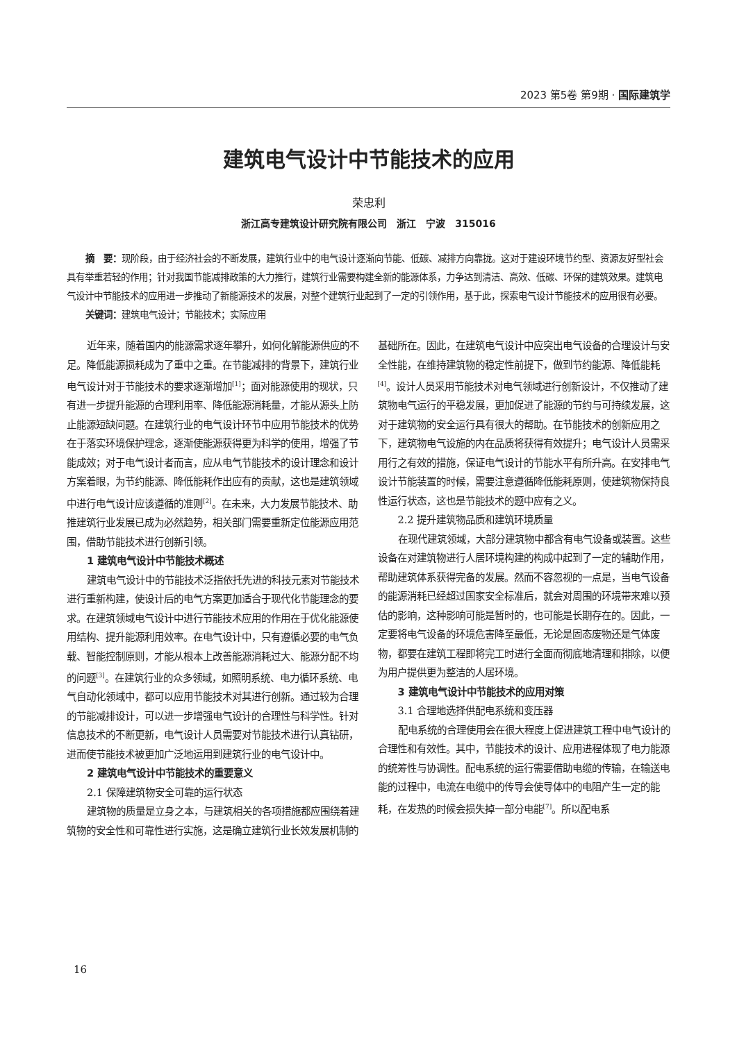2023 第5卷 第9期 · 国际建筑学
建筑电气设计中节能技术的应用
荣忠利
浙江高专建筑设计研究院有限公司　浙江　宁波　315016
摘　要：现阶段，由于经济社会的不断发展，建筑行业中的电气设计逐渐向节能、低碳、减排方向靠拢。这对于建设环境节约型、资源友好型社会具有举重若轻的作用；针对我国节能减排政策的大力推行，建筑行业需要构建全新的能源体系，力争达到清洁、高效、低碳、环保的建筑效果。建筑电气设计中节能技术的应用进一步推动了新能源技术的发展，对整个建筑行业起到了一定的引领作用，基于此，探索电气设计节能技术的应用很有必要。
关键词：建筑电气设计；节能技术；实际应用
近年来，随着国内的能源需求逐年攀升，如何化解能源供应的不足。降低能源损耗成为了重中之重。在节能减排的背景下，建筑行业电气设计对于节能技术的要求逐渐增加<sup>[1]</sup>；面对能源使用的现状，只有进一步提升能源的合理利用率、降低能源消耗量，才能从源头上防止能源短缺问题。在建筑行业的电气设计环节中应用节能技术的优势在于落实环境保护理念，逐渐使能源获得更为科学的使用，增强了节能成效；对于电气设计者而言，应从电气节能技术的设计理念和设计方案着眼，为节约能源、降低能耗作出应有的贡献，这也是建筑领域中进行电气设计应该遵循的准则<sup>[2]</sup>。在未来，大力发展节能技术、助推建筑行业发展已成为必然趋势，相关部门需要重新定位能源应用范围，借助节能技术进行创新引领。
1 建筑电气设计中节能技术概述
建筑电气设计中的节能技术泛指依托先进的科技元素对节能技术进行重新构建，使设计后的电气方案更加适合于现代化节能理念的要求。在建筑领域电气设计中进行节能技术应用的作用在于优化能源使用结构、提升能源利用效率。在电气设计中，只有遵循必要的电气负载、智能控制原则，才能从根本上改善能源消耗过大、能源分配不均的问题<sup>[3]</sup>。在建筑行业的众多领域，如照明系统、电力循环系统、电气自动化领域中，都可以应用节能技术对其进行创新。通过较为合理的节能减排设计，可以进一步增强电气设计的合理性与科学性。针对信息技术的不断更新，电气设计人员需要对节能技术进行认真钻研，进而使节能技术被更加广泛地运用到建筑行业的电气设计中。
2 建筑电气设计中节能技术的重要意义
2.1 保障建筑物安全可靠的运行状态
建筑物的质量是立身之本，与建筑相关的各项措施都应围绕着建筑物的安全性和可靠性进行实施，这是确立建筑行业长效发展机制的基础所在。因此，在建筑电气设计中应突出电气设备的合理设计与安全性能，在维持建筑物的稳定性前提下，做到节约能源、降低能耗<sup>[4]</sup>。设计人员采用节能技术对电气领域进行创新设计，不仅推动了建筑物电气运行的平稳发展，更加促进了能源的节约与可持续发展，这对于建筑物的安全运行具有很大的帮助。在节能技术的创新应用之下，建筑物电气设施的内在品质将获得有效提升；电气设计人员需采用行之有效的措施，保证电气设计的节能水平有所升高。在安排电气设计节能装置的时候，需要注意遵循降低能耗原则，使建筑物保持良性运行状态，这也是节能技术的题中应有之义。
2.2 提升建筑物品质和建筑环境质量
在现代建筑领域，大部分建筑物中都含有电气设备或装置。这些设备在对建筑物进行人居环境构建的构成中起到了一定的辅助作用，帮助建筑体系获得完备的发展。然而不容忽视的一点是，当电气设备的能源消耗已经超过国家安全标准后，就会对周围的环境带来难以预估的影响，这种影响可能是暂时的，也可能是长期存在的。因此，一定要将电气设备的环境危害降至最低，无论是固态废物还是气体废物，都要在建筑工程即将完工时进行全面而彻底地清理和排除，以便为用户提供更为整洁的人居环境。
3 建筑电气设计中节能技术的应用对策
3.1 合理地选择供配电系统和变压器
配电系统的合理使用会在很大程度上促进建筑工程中电气设计的合理性和有效性。其中，节能技术的设计、应用进程体现了电力能源的统筹性与协调性。配电系统的运行需要借助电缆的传输，在输送电能的过程中，电流在电缆中的传导会使导体中的电阻产生一定的能耗，在发热的时候会损失掉一部分电能<sup>[7]</sup>。所以配电系
16